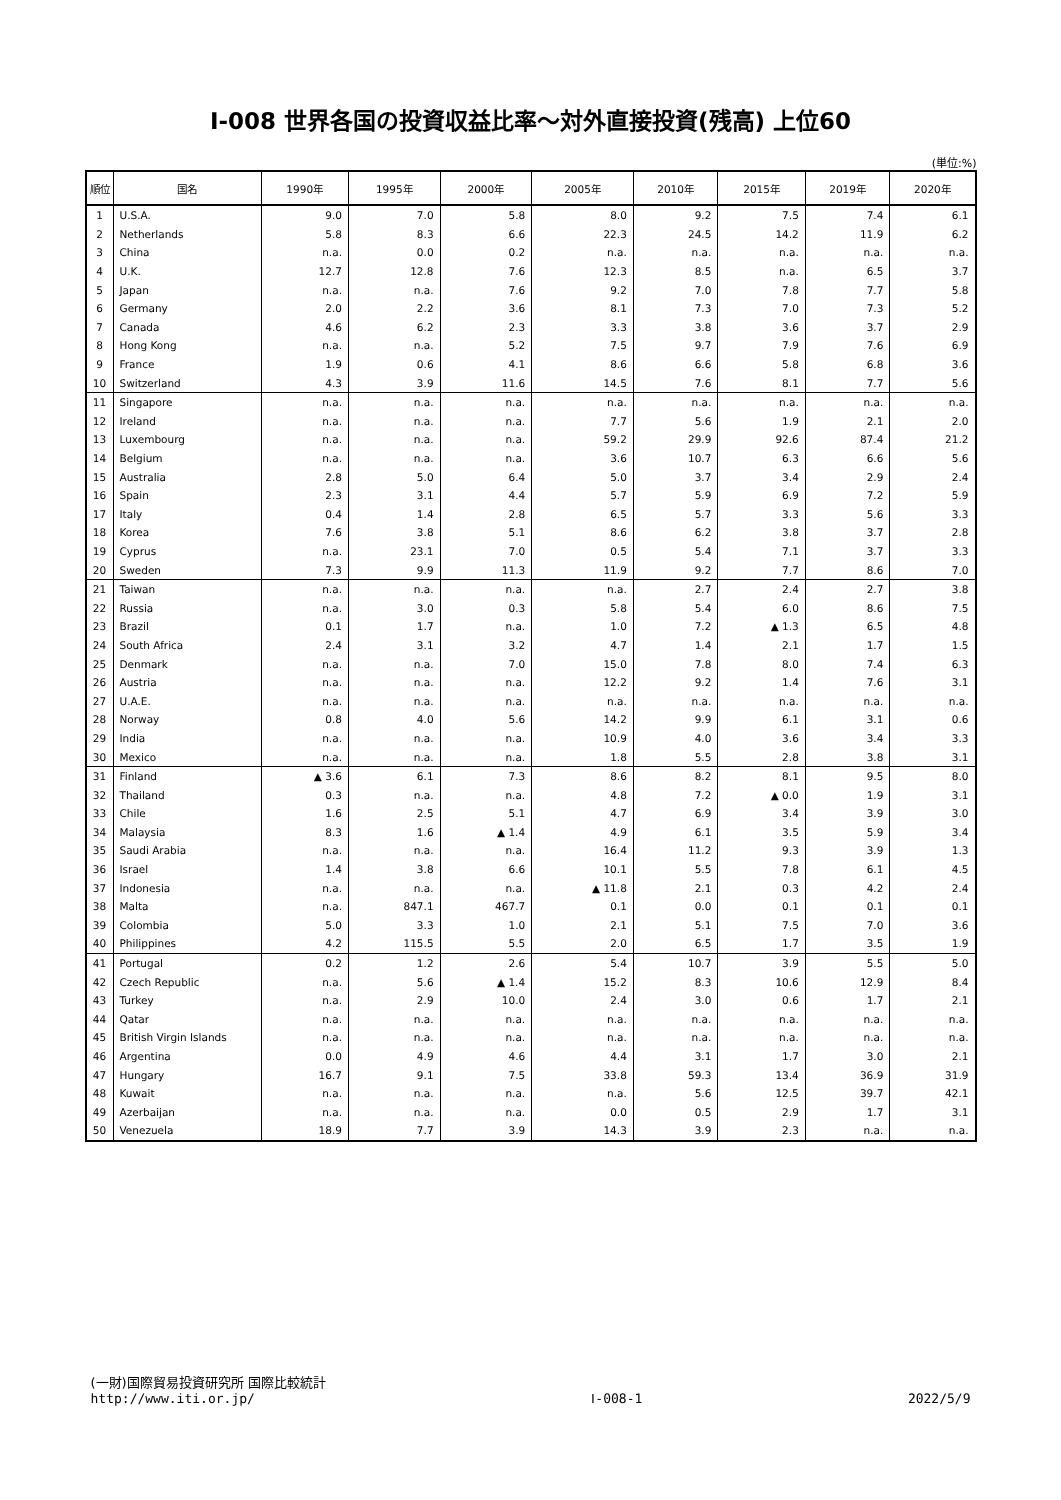Ⅰ-008 世界各国の投資収益比率～対外直接投資(残高) 上位60
(単位:%)
| 順位 | 国名 | 1990年 | 1995年 | 2000年 | 2005年 | 2010年 | 2015年 | 2019年 | 2020年 |
| --- | --- | --- | --- | --- | --- | --- | --- | --- | --- |
| 1 | U.S.A. | 9.0 | 7.0 | 5.8 | 8.0 | 9.2 | 7.5 | 7.4 | 6.1 |
| 2 | Netherlands | 5.8 | 8.3 | 6.6 | 22.3 | 24.5 | 14.2 | 11.9 | 6.2 |
| 3 | China | n.a. | 0.0 | 0.2 | n.a. | n.a. | n.a. | n.a. | n.a. |
| 4 | U.K. | 12.7 | 12.8 | 7.6 | 12.3 | 8.5 | n.a. | 6.5 | 3.7 |
| 5 | Japan | n.a. | n.a. | 7.6 | 9.2 | 7.0 | 7.8 | 7.7 | 5.8 |
| 6 | Germany | 2.0 | 2.2 | 3.6 | 8.1 | 7.3 | 7.0 | 7.3 | 5.2 |
| 7 | Canada | 4.6 | 6.2 | 2.3 | 3.3 | 3.8 | 3.6 | 3.7 | 2.9 |
| 8 | Hong Kong | n.a. | n.a. | 5.2 | 7.5 | 9.7 | 7.9 | 7.6 | 6.9 |
| 9 | France | 1.9 | 0.6 | 4.1 | 8.6 | 6.6 | 5.8 | 6.8 | 3.6 |
| 10 | Switzerland | 4.3 | 3.9 | 11.6 | 14.5 | 7.6 | 8.1 | 7.7 | 5.6 |
| 11 | Singapore | n.a. | n.a. | n.a. | n.a. | n.a. | n.a. | n.a. | n.a. |
| 12 | Ireland | n.a. | n.a. | n.a. | 7.7 | 5.6 | 1.9 | 2.1 | 2.0 |
| 13 | Luxembourg | n.a. | n.a. | n.a. | 59.2 | 29.9 | 92.6 | 87.4 | 21.2 |
| 14 | Belgium | n.a. | n.a. | n.a. | 3.6 | 10.7 | 6.3 | 6.6 | 5.6 |
| 15 | Australia | 2.8 | 5.0 | 6.4 | 5.0 | 3.7 | 3.4 | 2.9 | 2.4 |
| 16 | Spain | 2.3 | 3.1 | 4.4 | 5.7 | 5.9 | 6.9 | 7.2 | 5.9 |
| 17 | Italy | 0.4 | 1.4 | 2.8 | 6.5 | 5.7 | 3.3 | 5.6 | 3.3 |
| 18 | Korea | 7.6 | 3.8 | 5.1 | 8.6 | 6.2 | 3.8 | 3.7 | 2.8 |
| 19 | Cyprus | n.a. | 23.1 | 7.0 | 0.5 | 5.4 | 7.1 | 3.7 | 3.3 |
| 20 | Sweden | 7.3 | 9.9 | 11.3 | 11.9 | 9.2 | 7.7 | 8.6 | 7.0 |
| 21 | Taiwan | n.a. | n.a. | n.a. | n.a. | 2.7 | 2.4 | 2.7 | 3.8 |
| 22 | Russia | n.a. | 3.0 | 0.3 | 5.8 | 5.4 | 6.0 | 8.6 | 7.5 |
| 23 | Brazil | 0.1 | 1.7 | n.a. | 1.0 | 7.2 | ▲ 1.3 | 6.5 | 4.8 |
| 24 | South Africa | 2.4 | 3.1 | 3.2 | 4.7 | 1.4 | 2.1 | 1.7 | 1.5 |
| 25 | Denmark | n.a. | n.a. | 7.0 | 15.0 | 7.8 | 8.0 | 7.4 | 6.3 |
| 26 | Austria | n.a. | n.a. | n.a. | 12.2 | 9.2 | 1.4 | 7.6 | 3.1 |
| 27 | U.A.E. | n.a. | n.a. | n.a. | n.a. | n.a. | n.a. | n.a. | n.a. |
| 28 | Norway | 0.8 | 4.0 | 5.6 | 14.2 | 9.9 | 6.1 | 3.1 | 0.6 |
| 29 | India | n.a. | n.a. | n.a. | 10.9 | 4.0 | 3.6 | 3.4 | 3.3 |
| 30 | Mexico | n.a. | n.a. | n.a. | 1.8 | 5.5 | 2.8 | 3.8 | 3.1 |
| 31 | Finland | ▲ 3.6 | 6.1 | 7.3 | 8.6 | 8.2 | 8.1 | 9.5 | 8.0 |
| 32 | Thailand | 0.3 | n.a. | n.a. | 4.8 | 7.2 | ▲ 0.0 | 1.9 | 3.1 |
| 33 | Chile | 1.6 | 2.5 | 5.1 | 4.7 | 6.9 | 3.4 | 3.9 | 3.0 |
| 34 | Malaysia | 8.3 | 1.6 | ▲ 1.4 | 4.9 | 6.1 | 3.5 | 5.9 | 3.4 |
| 35 | Saudi Arabia | n.a. | n.a. | n.a. | 16.4 | 11.2 | 9.3 | 3.9 | 1.3 |
| 36 | Israel | 1.4 | 3.8 | 6.6 | 10.1 | 5.5 | 7.8 | 6.1 | 4.5 |
| 37 | Indonesia | n.a. | n.a. | n.a. | ▲ 11.8 | 2.1 | 0.3 | 4.2 | 2.4 |
| 38 | Malta | n.a. | 847.1 | 467.7 | 0.1 | 0.0 | 0.1 | 0.1 | 0.1 |
| 39 | Colombia | 5.0 | 3.3 | 1.0 | 2.1 | 5.1 | 7.5 | 7.0 | 3.6 |
| 40 | Philippines | 4.2 | 115.5 | 5.5 | 2.0 | 6.5 | 1.7 | 3.5 | 1.9 |
| 41 | Portugal | 0.2 | 1.2 | 2.6 | 5.4 | 10.7 | 3.9 | 5.5 | 5.0 |
| 42 | Czech Republic | n.a. | 5.6 | ▲ 1.4 | 15.2 | 8.3 | 10.6 | 12.9 | 8.4 |
| 43 | Turkey | n.a. | 2.9 | 10.0 | 2.4 | 3.0 | 0.6 | 1.7 | 2.1 |
| 44 | Qatar | n.a. | n.a. | n.a. | n.a. | n.a. | n.a. | n.a. | n.a. |
| 45 | British Virgin Islands | n.a. | n.a. | n.a. | n.a. | n.a. | n.a. | n.a. | n.a. |
| 46 | Argentina | 0.0 | 4.9 | 4.6 | 4.4 | 3.1 | 1.7 | 3.0 | 2.1 |
| 47 | Hungary | 16.7 | 9.1 | 7.5 | 33.8 | 59.3 | 13.4 | 36.9 | 31.9 |
| 48 | Kuwait | n.a. | n.a. | n.a. | n.a. | 5.6 | 12.5 | 39.7 | 42.1 |
| 49 | Azerbaijan | n.a. | n.a. | n.a. | 0.0 | 0.5 | 2.9 | 1.7 | 3.1 |
| 50 | Venezuela | 18.9 | 7.7 | 3.9 | 14.3 | 3.9 | 2.3 | n.a. | n.a. |
(一財)国際貿易投資研究所 国際比較統計
http://www.iti.or.jp/
Ⅰ-008-1
2022/5/9